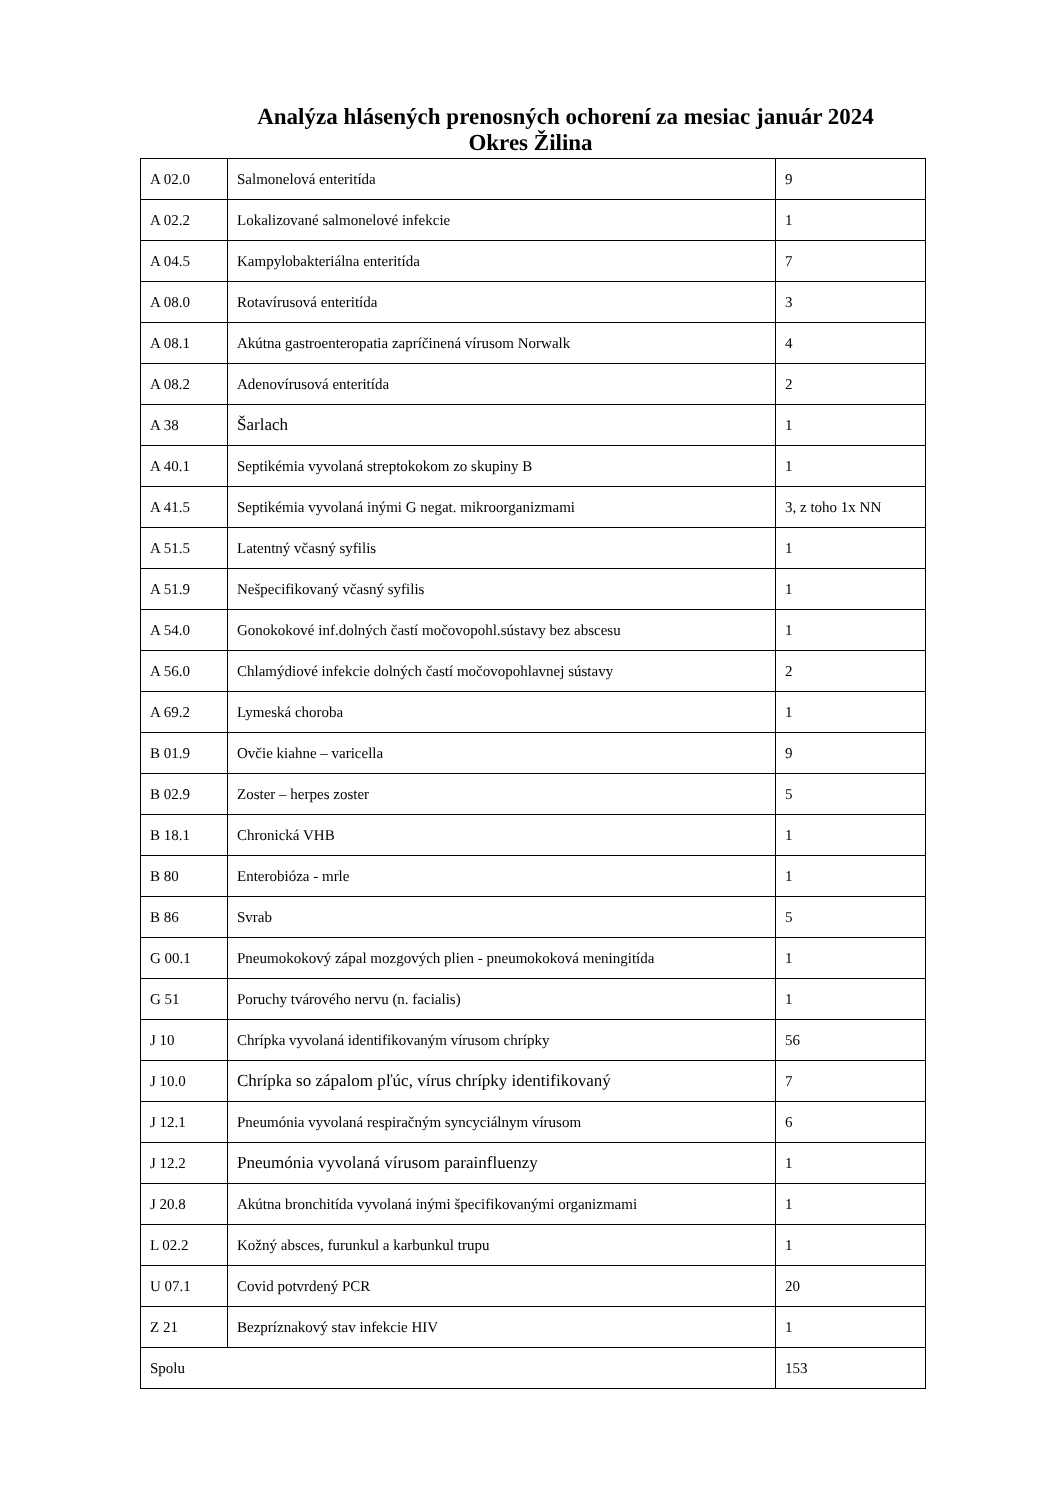Analýza hlásených prenosných ochorení za mesiac január 2024
Okres Žilina
| A 02.0 | Salmonelová enteritída | 9 |
| A 02.2 | Lokalizované salmonelové infekcie | 1 |
| A 04.5 | Kampylobakteriálna enteritída | 7 |
| A 08.0 | Rotavírusová enteritída | 3 |
| A 08.1 | Akútna gastroenteropatia zapríčinená vírusom Norwalk | 4 |
| A 08.2 | Adenovírusová enteritída | 2 |
| A 38 | Šarlach | 1 |
| A 40.1 | Septikémia vyvolaná streptokokom zo skupiny B | 1 |
| A 41.5 | Septikémia vyvolaná inými G negat. mikroorganizmami | 3, z toho 1x NN |
| A 51.5 | Latentný včasný syfilis | 1 |
| A 51.9 | Nešpecifikovaný včasný syfilis | 1 |
| A 54.0 | Gonokokové inf.dolných častí močovopohl.sústavy bez abscesu | 1 |
| A 56.0 | Chlamýdiové infekcie dolných častí močovopohlavnej sústavy | 2 |
| A 69.2 | Lymeská choroba | 1 |
| B 01.9 | Ovčie kiahne – varicella | 9 |
| B 02.9 | Zoster – herpes zoster | 5 |
| B 18.1 | Chronická VHB | 1 |
| B 80 | Enterobióza - mrle | 1 |
| B 86 | Svrab | 5 |
| G 00.1 | Pneumokokový zápal mozgových plien - pneumokoková meningitída | 1 |
| G 51 | Poruchy tvárového nervu (n. facialis) | 1 |
| J 10 | Chrípka vyvolaná identifikovaným vírusom chrípky | 56 |
| J 10.0 | Chrípka so zápalom pľúc, vírus chrípky identifikovaný | 7 |
| J 12.1 | Pneumónia vyvolaná respiračným syncyciálnym vírusom | 6 |
| J 12.2 | Pneumónia vyvolaná vírusom parainfluenzy | 1 |
| J 20.8 | Akútna bronchitída vyvolaná inými špecifikovanými organizmami | 1 |
| L 02.2 | Kožný absces, furunkul a karbunkul trupu | 1 |
| U 07.1 | Covid potvrdený PCR | 20 |
| Z 21 | Bezpríznakový stav infekcie HIV | 1 |
| Spolu | | 153 |